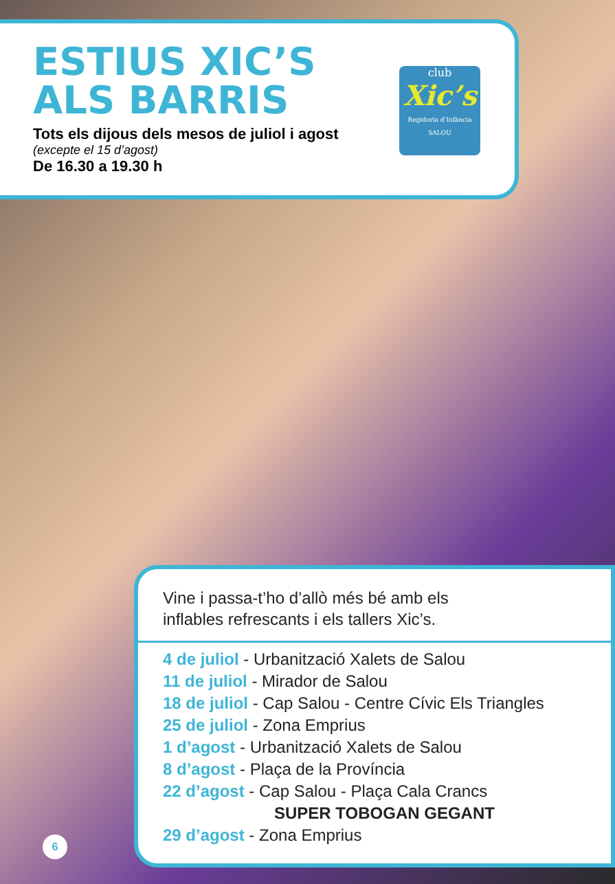ESTIUS XIC’S
ALS BARRIS
Tots els dijous dels mesos de juliol i agost
(excepte el 15 d’agost)
De 16.30 a 19.30 h
club
Xic’s
Regidoria d’Infància SALOU
Vine i passa-t’ho d’allò més bé amb els
inflables refrescants i els tallers Xic’s.
4 de juliol - Urbanització Xalets de Salou
11 de juliol - Mirador de Salou
18 de juliol - Cap Salou - Centre Cívic Els Triangles
25 de juliol - Zona Emprius
1 d’agost - Urbanització Xalets de Salou
8 d’agost - Plaça de la Província
22 d’agost - Cap Salou - Plaça Cala Crancs
SUPER TOBOGAN GEGANT
29 d’agost - Zona Emprius
6